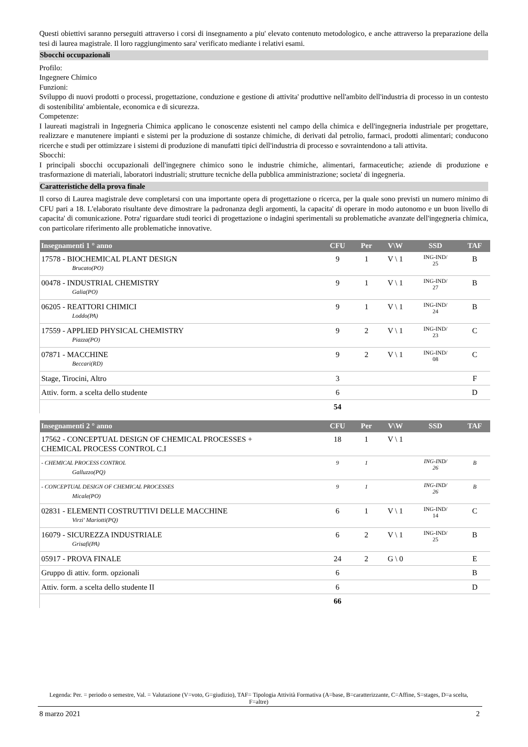Questi obiettivi saranno perseguiti attraverso i corsi di insegnamento a piu' elevato contenuto metodologico, e anche attraverso la preparazione della tesi di laurea magistrale. Il loro raggiungimento sara' verificato mediante i relativi esami.
Sbocchi occupazionali
Profilo:
Ingegnere Chimico
Funzioni:
Sviluppo di nuovi prodotti o processi, progettazione, conduzione e gestione di attivita' produttive nell'ambito dell'industria di processo in un contesto di sostenibilita' ambientale, economica e di sicurezza.
Competenze:
I laureati magistrali in Ingegneria Chimica applicano le conoscenze esistenti nel campo della chimica e dell'ingegneria industriale per progettare, realizzare e manutenere impianti e sistemi per la produzione di sostanze chimiche, di derivati dal petrolio, farmaci, prodotti alimentari; conducono ricerche e studi per ottimizzare i sistemi di produzione di manufatti tipici dell'industria di processo e sovraintendono a tali attivita.
Sbocchi:
I principali sbocchi occupazionali dell'ingegnere chimico sono le industrie chimiche, alimentari, farmaceutiche; aziende di produzione e trasformazione di materiali, laboratori industriali; strutture tecniche della pubblica amministrazione; societa' di ingegneria.
Caratteristiche della prova finale
Il corso di Laurea magistrale deve completarsi con una importante opera di progettazione o ricerca, per la quale sono previsti un numero minimo di CFU pari a 18. L'elaborato risultante deve dimostrare la padronanza degli argomenti, la capacita' di operare in modo autonomo e un buon livello di capacita' di comunicazione. Potra' riguardare studi teorici di progettazione o indagini sperimentali su problematiche avanzate dell'ingegneria chimica, con particolare riferimento alle problematiche innovative.
| Insegnamenti 1 ° anno | CFU | Per | V\W | SSD | TAF |
| --- | --- | --- | --- | --- | --- |
| 17578 - BIOCHEMICAL PLANT DESIGN Brucato(PO) | 9 | 1 | V \ 1 | ING-IND/ 25 | B |
| 00478 - INDUSTRIAL CHEMISTRY Galia(PO) | 9 | 1 | V \ 1 | ING-IND/ 27 | B |
| 06205 - REATTORI CHIMICI Loddo(PA) | 9 | 1 | V \ 1 | ING-IND/ 24 | B |
| 17559 - APPLIED PHYSICAL CHEMISTRY Piazza(PO) | 9 | 2 | V \ 1 | ING-IND/ 23 | C |
| 07871 - MACCHINE Beccari(RD) | 9 | 2 | V \ 1 | ING-IND/ 08 | C |
| Stage, Tirocini, Altro | 3 | | | | F |
| Attiv. form. a scelta dello studente | 6 | | | | D |
| | 54 | | | | |
| Insegnamenti 2 ° anno | CFU | Per | V\W | SSD | TAF |
| --- | --- | --- | --- | --- | --- |
| 17562 - CONCEPTUAL DESIGN OF CHEMICAL PROCESSES + CHEMICAL PROCESS CONTROL C.I | 18 | 1 | V \ 1 | | |
| - CHEMICAL PROCESS CONTROL Galluzzo(PQ) | 9 | 1 | | ING-IND/ 26 | B |
| - CONCEPTUAL DESIGN OF CHEMICAL PROCESSES Micale(PO) | 9 | 1 | | ING-IND/ 26 | B |
| 02831 - ELEMENTI COSTRUTTIVI DELLE MACCHINE Virzi' Mariotti(PQ) | 6 | 1 | V \ 1 | ING-IND/ 14 | C |
| 16079 - SICUREZZA INDUSTRIALE Grisafi(PA) | 6 | 2 | V \ 1 | ING-IND/ 25 | B |
| 05917 - PROVA FINALE | 24 | 2 | G \ 0 | | E |
| Gruppo di attiv. form. opzionali | 6 | | | | B |
| Attiv. form. a scelta dello studente II | 6 | | | | D |
| | 66 | | | | |
Legenda: Per. = periodo o semestre, Val. = Valutazione (V=voto, G=giudizio), TAF= Tipologia Attività Formativa (A=base, B=caratterizzante, C=Affine, S=stages, D=a scelta, F=altre)
8 marzo 2021 2